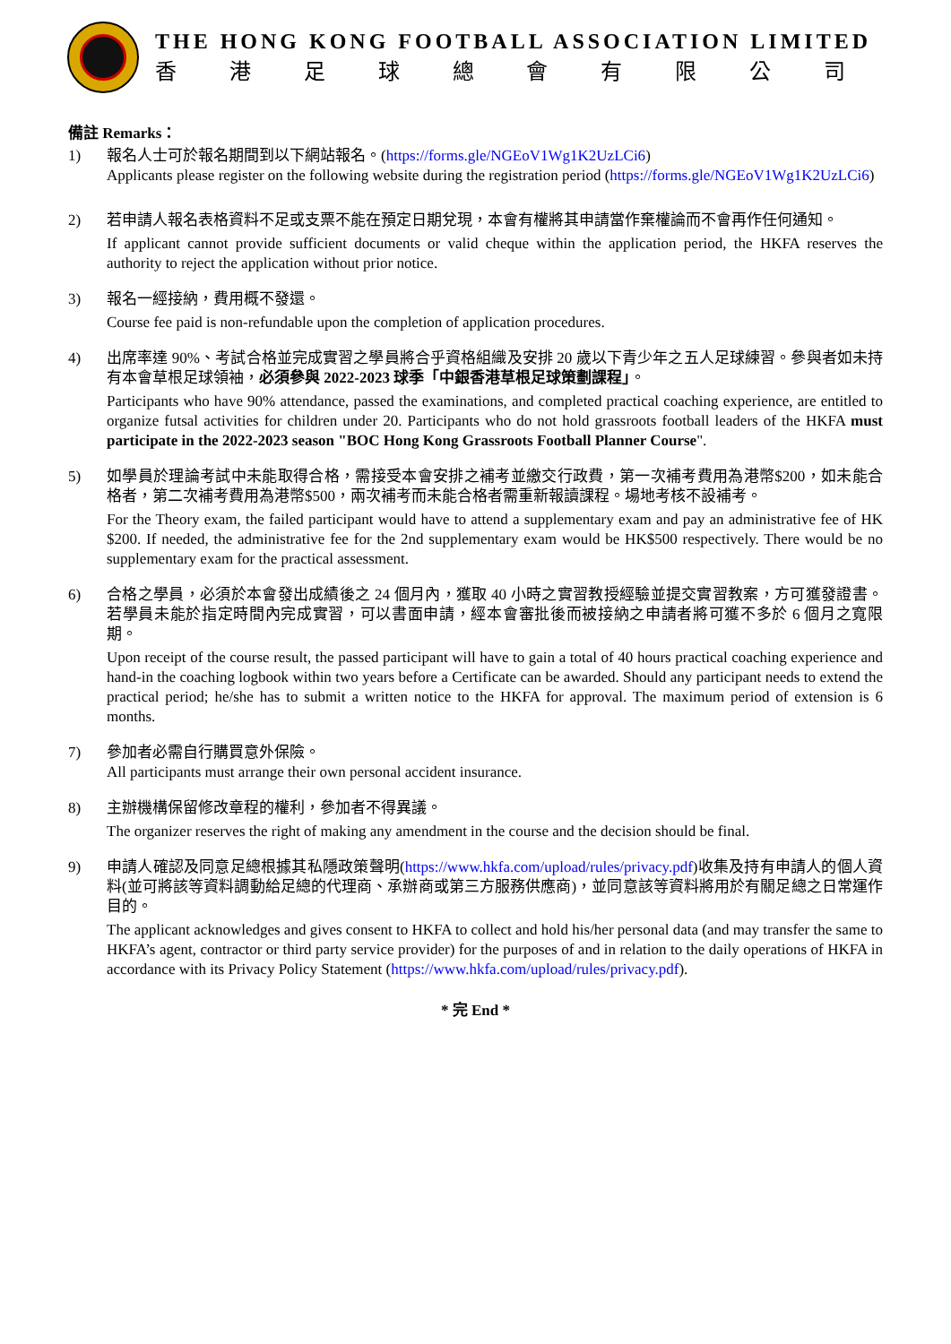THE HONG KONG FOOTBALL ASSOCIATION LIMITED
香港足球總會有限公司
備註 Remarks：
1) 報名人士可於報名期間到以下網站報名。(https://forms.gle/NGEoV1Wg1K2UzLCi6)
Applicants please register on the following website during the registration period (https://forms.gle/NGEoV1Wg1K2UzLCi6)
2) 若申請人報名表格資料不足或支票不能在預定日期兌現，本會有權將其申請當作棄權論而不會再作任何通知。
If applicant cannot provide sufficient documents or valid cheque within the application period, the HKFA reserves the authority to reject the application without prior notice.
3) 報名一經接納，費用概不發還。
Course fee paid is non-refundable upon the completion of application procedures.
4) 出席率達 90%、考試合格並完成實習之學員將合乎資格組織及安排 20 歲以下青少年之五人足球練習。參與者如未持有本會草根足球領袖，必須參與 2022-2023 球季「中銀香港草根足球策劃課程」。
Participants who have 90% attendance, passed the examinations, and completed practical coaching experience, are entitled to organize futsal activities for children under 20. Participants who do not hold grassroots football leaders of the HKFA must participate in the 2022-2023 season "BOC Hong Kong Grassroots Football Planner Course".
5) 如學員於理論考試中未能取得合格，需接受本會安排之補考並繳交行政費，第一次補考費用為港幣$200，如未能合格者，第二次補考費用為港幣$500，兩次補考而未能合格者需重新報讀課程。場地考核不設補考。
For the Theory exam, the failed participant would have to attend a supplementary exam and pay an administrative fee of HK $200. If needed, the administrative fee for the 2nd supplementary exam would be HK$500 respectively. There would be no supplementary exam for the practical assessment.
6) 合格之學員，必須於本會發出成績後之 24 個月內，獲取 40 小時之實習教授經驗並提交實習教案，方可獲發證書。若學員未能於指定時間內完成實習，可以書面申請，經本會審批後而被接納之申請者將可獲不多於 6 個月之寬限期。
Upon receipt of the course result, the passed participant will have to gain a total of 40 hours practical coaching experience and hand-in the coaching logbook within two years before a Certificate can be awarded. Should any participant needs to extend the practical period; he/she has to submit a written notice to the HKFA for approval. The maximum period of extension is 6 months.
7) 參加者必需自行購買意外保險。
All participants must arrange their own personal accident insurance.
8) 主辦機構保留修改章程的權利，參加者不得異議。
The organizer reserves the right of making any amendment in the course and the decision should be final.
9) 申請人確認及同意足總根據其私隱政策聲明(https://www.hkfa.com/upload/rules/privacy.pdf)收集及持有申請人的個人資料(並可將該等資料調動給足總的代理商、承辦商或第三方服務供應商)，並同意該等資料將用於有關足總之日常運作目的。
The applicant acknowledges and gives consent to HKFA to collect and hold his/her personal data (and may transfer the same to HKFA’s agent, contractor or third party service provider) for the purposes of and in relation to the daily operations of HKFA in accordance with its Privacy Policy Statement (https://www.hkfa.com/upload/rules/privacy.pdf).
* 完 End *